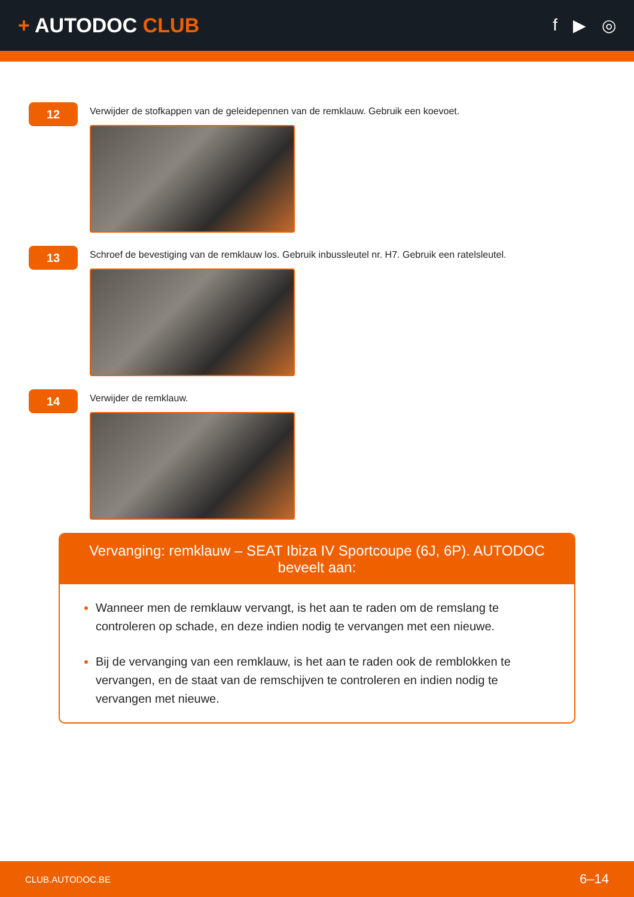+ AUTODOC CLUB
f ▶ ◎
12
Verwijder de stofkappen van de geleidepennen van de remklauw. Gebruik een koevoet.
13
Schroef de bevestiging van de remklauw los. Gebruik inbussleutel nr. H7. Gebruik een ratelsleutel.
14
Verwijder de remklauw.
Vervanging: remklauw – SEAT Ibiza IV Sportcoupe (6J, 6P). AUTODOC beveelt aan:
Wanneer men de remklauw vervangt, is het aan te raden om de remslang te controleren op schade, en deze indien nodig te vervangen met een nieuwe.
Bij de vervanging van een remklauw, is het aan te raden ook de remblokken te vervangen, en de staat van de remschijven te controleren en indien nodig te vervangen met nieuwe.
CLUB.AUTODOC.BE 6–14